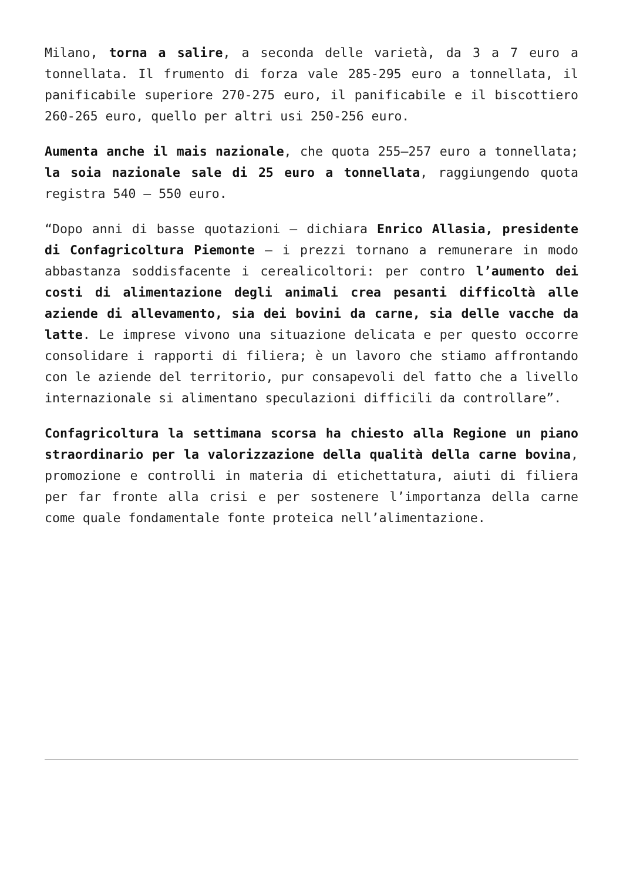Milano, torna a salire, a seconda delle varietà, da 3 a 7 euro a tonnellata. Il frumento di forza vale 285-295 euro a tonnellata, il panificabile superiore 270-275 euro, il panificabile e il biscottiero 260-265 euro, quello per altri usi 250-256 euro.
Aumenta anche il mais nazionale, che quota 255–257 euro a tonnellata; la soia nazionale sale di 25 euro a tonnellata, raggiungendo quota registra 540 – 550 euro.
“Dopo anni di basse quotazioni – dichiara Enrico Allasia, presidente di Confagricoltura Piemonte – i prezzi tornano a remunerare in modo abbastanza soddisfacente i cerealicoltori: per contro l’aumento dei costi di alimentazione degli animali crea pesanti difficoltà alle aziende di allevamento, sia dei bovini da carne, sia delle vacche da latte. Le imprese vivono una situazione delicata e per questo occorre consolidare i rapporti di filiera; è un lavoro che stiamo affrontando con le aziende del territorio, pur consapevoli del fatto che a livello internazionale si alimentano speculazioni difficili da controllare”.
Confagricoltura la settimana scorsa ha chiesto alla Regione un piano straordinario per la valorizzazione della qualità della carne bovina, promozione e controlli in materia di etichettatura, aiuti di filiera per far fronte alla crisi e per sostenere l’importanza della carne come quale fondamentale fonte proteica nell’alimentazione.